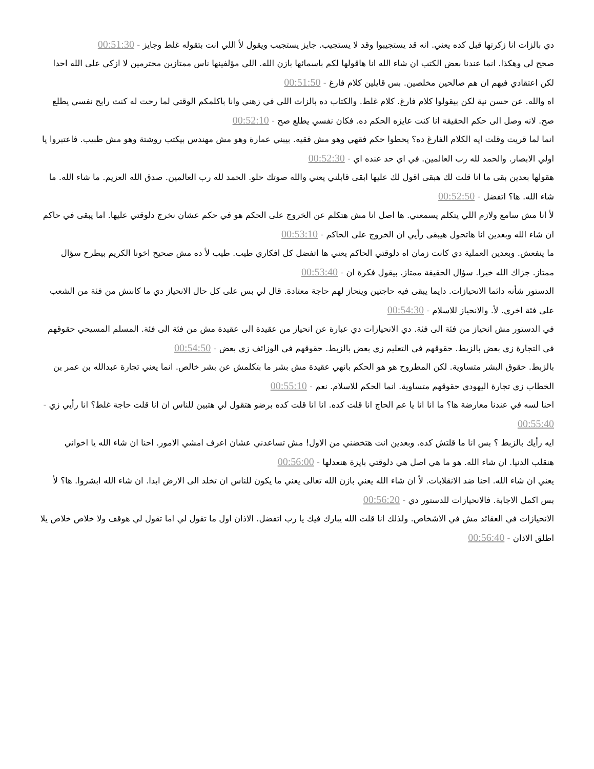دي بالزات انا زكرتها قبل كده يعني. انه قد يستجيبوا وقد لا يستجيب. جايز يستجيب ويقول لأ اللي انت بتقوله غلط وجايز - 00:51:30
صحح لي وهكذا. انما عندنا بعض الكتب ان شاء الله انا هاقولها لكم باسمائها بازن الله. اللي مؤلفينها ناس ممتازين محترمين لا ازكي على الله احدا لكن اعتقادي فيهم ان هم صالحين مخلصين. بس قايلين كلام فارغ - 00:51:50
اه والله. عن حسن نية لكن بيقولوا كلام فارغ. كلام غلط. والكتاب ده بالزات اللي في زهني وانا باكلمكم الوقتي لما رحت له كنت رايح نفسي يطلع صح. لانه وصل الى حكم الحقيقة انا كنت عايزه الحكم ده. فكان نفسي يطلع صح - 00:52:10
انما لما قريت وقلت ايه الكلام الفارغ ده؟ يحطوا حكم فقهي وهو مش فقيه. بيبني عمارة وهو مش مهندس بيكتب روشتة وهو مش طبيب. فاعتبروا يا اولي الابصار. والحمد لله رب العالمين. في اي حد عنده اي - 00:52:30
هقولها بعدين بقى ما انا قلت لك هبقى اقول لك عليها ابقى قابلني يعني والله صوتك حلو. الحمد لله رب العالمين. صدق الله العزيم. ما شاء الله. ما شاء الله. ها؟ اتفضل - 00:52:50
لأ انا مش سامع ولازم اللي يتكلم يسمعني. ها اصل انا مش هتكلم عن الخروج على الحكم هو في حكم عشان نخرج دلوقتي عليها. اما يبقى في حاكم ان شاء الله وبعدين انا هاتحول هيبقى رأيي ان الخروج على الحاكم - 00:53:10
ما ينفعش. وبعدين العملية دي كانت زمان اه دلوقتي الحاكم يعني ها اتفضل كل افكاري طيب. طيب لأ ده مش صحيح اخونا الكريم بيطرح سؤال ممتاز. جزاك الله خيرا. سؤال الحقيقة ممتاز. بيقول فكرة ان - 00:53:40
الدستور شأنه دائما الانحيازات. دايما يبقى فيه حاجتين وينحاز لهم حاجة معتادة. قال لي بس على كل حال الانحياز دي ما كانتش من فئة من الشعب على فئة اخرى. لأ. والانحياز للاسلام - 00:54:30
في الدستور مش انحياز من فئة الى فئة. دي الانحيازات دي عبارة عن انحياز من عقيدة الى عقيدة مش من فئة الى فئة. المسلم المسيحي حقوقهم في التجارة زي بعض بالزبط. حقوقهم في التعليم زي بعض بالزبط. حقوقهم في الوزائف زي بعض - 00:54:50
بالزبط. حقوق البشر متساوية. لكن المطروح هو هو الحكم بانهي عقيدة مش بشر ما بتكلمش عن بشر خالص. انما يعني تجارة عبدالله بن عمر بن الخطاب زي تجارة اليهودي حقوقهم متساوية. انما الحكم للاسلام. نعم - 00:55:10
احنا لسه في عندنا معارضة ها؟ ما انا انا يا عم الحاج انا قلت كده. انا انا قلت كده برضو هتقول لي هتبين للناس ان انا قلت حاجة غلط؟ انا رأيي زي - 00:55:40
ايه رأيك بالزبط ؟ بس انا ما قلتش كده. وبعدين انت هتخضني من الاول! مش تساعدني عشان اعرف امشي الامور. احنا ان شاء الله يا اخواني هنقلب الدنيا. ان شاء الله. هو ما هي اصل هي دلوقتي بايزة هنعدلها - 00:56:00
يعني ان شاء الله. احنا ضد الانقلابات. لأ ان شاء الله يعني بازن الله تعالى يعني ما يكون للناس ان تخلد الى الارض ابدا. ان شاء الله ابشروا. ها؟ لأ بس اكمل الاجابة. فالانحيازات للدستور دي - 00:56:20
الانحيازات في العقائد مش في الاشخاص. ولذلك انا قلت الله يبارك فيك يا رب اتفضل. الاذان اول ما تقول لي اما تقول لي هوقف ولا خلاص خلاص يلا اطلق الاذان - 00:56:40